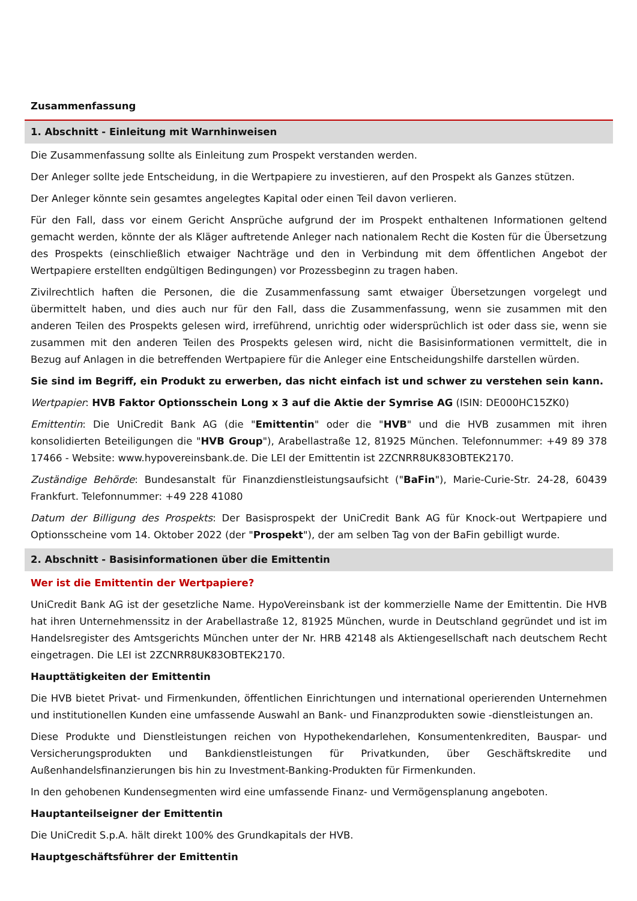Zusammenfassung
1. Abschnitt - Einleitung mit Warnhinweisen
Die Zusammenfassung sollte als Einleitung zum Prospekt verstanden werden.
Der Anleger sollte jede Entscheidung, in die Wertpapiere zu investieren, auf den Prospekt als Ganzes stützen.
Der Anleger könnte sein gesamtes angelegtes Kapital oder einen Teil davon verlieren.
Für den Fall, dass vor einem Gericht Ansprüche aufgrund der im Prospekt enthaltenen Informationen geltend gemacht werden, könnte der als Kläger auftretende Anleger nach nationalem Recht die Kosten für die Übersetzung des Prospekts (einschließlich etwaiger Nachträge und den in Verbindung mit dem öffentlichen Angebot der Wertpapiere erstellten endgültigen Bedingungen) vor Prozessbeginn zu tragen haben.
Zivilrechtlich haften die Personen, die die Zusammenfassung samt etwaiger Übersetzungen vorgelegt und übermittelt haben, und dies auch nur für den Fall, dass die Zusammenfassung, wenn sie zusammen mit den anderen Teilen des Prospekts gelesen wird, irreführend, unrichtig oder widersprüchlich ist oder dass sie, wenn sie zusammen mit den anderen Teilen des Prospekts gelesen wird, nicht die Basisinformationen vermittelt, die in Bezug auf Anlagen in die betreffenden Wertpapiere für die Anleger eine Entscheidungshilfe darstellen würden.
Sie sind im Begriff, ein Produkt zu erwerben, das nicht einfach ist und schwer zu verstehen sein kann.
Wertpapier: HVB Faktor Optionsschein Long x 3 auf die Aktie der Symrise AG (ISIN: DE000HC15ZK0)
Emittentin: Die UniCredit Bank AG (die "Emittentin" oder die "HVB" und die HVB zusammen mit ihren konsolidierten Beteiligungen die "HVB Group"), Arabellastraße 12, 81925 München. Telefonnummer: +49 89 378 17466 - Website: www.hypovereinsbank.de. Die LEI der Emittentin ist 2ZCNRR8UK83OBTEK2170.
Zuständige Behörde: Bundesanstalt für Finanzdienstleistungsaufsicht ("BaFin"), Marie-Curie-Str. 24-28, 60439 Frankfurt. Telefonnummer: +49 228 41080
Datum der Billigung des Prospekts: Der Basisprospekt der UniCredit Bank AG für Knock-out Wertpapiere und Optionsscheine vom 14. Oktober 2022 (der "Prospekt"), der am selben Tag von der BaFin gebilligt wurde.
2. Abschnitt - Basisinformationen über die Emittentin
Wer ist die Emittentin der Wertpapiere?
UniCredit Bank AG ist der gesetzliche Name. HypoVereinsbank ist der kommerzielle Name der Emittentin. Die HVB hat ihren Unternehmenssitz in der Arabellastraße 12, 81925 München, wurde in Deutschland gegründet und ist im Handelsregister des Amtsgerichts München unter der Nr. HRB 42148 als Aktiengesellschaft nach deutschem Recht eingetragen. Die LEI ist 2ZCNRR8UK83OBTEK2170.
Haupttätigkeiten der Emittentin
Die HVB bietet Privat- und Firmenkunden, öffentlichen Einrichtungen und international operierenden Unternehmen und institutionellen Kunden eine umfassende Auswahl an Bank- und Finanzprodukten sowie -dienstleistungen an.
Diese Produkte und Dienstleistungen reichen von Hypothekendarlehen, Konsumentenkrediten, Bauspar- und Versicherungsprodukten und Bankdienstleistungen für Privatkunden, über Geschäftskredite und Außenhandelsfinanzierungen bis hin zu Investment-Banking-Produkten für Firmenkunden.
In den gehobenen Kundensegmenten wird eine umfassende Finanz- und Vermögensplanung angeboten.
Hauptanteilseigner der Emittentin
Die UniCredit S.p.A. hält direkt 100% des Grundkapitals der HVB.
Hauptgeschäftsführer der Emittentin